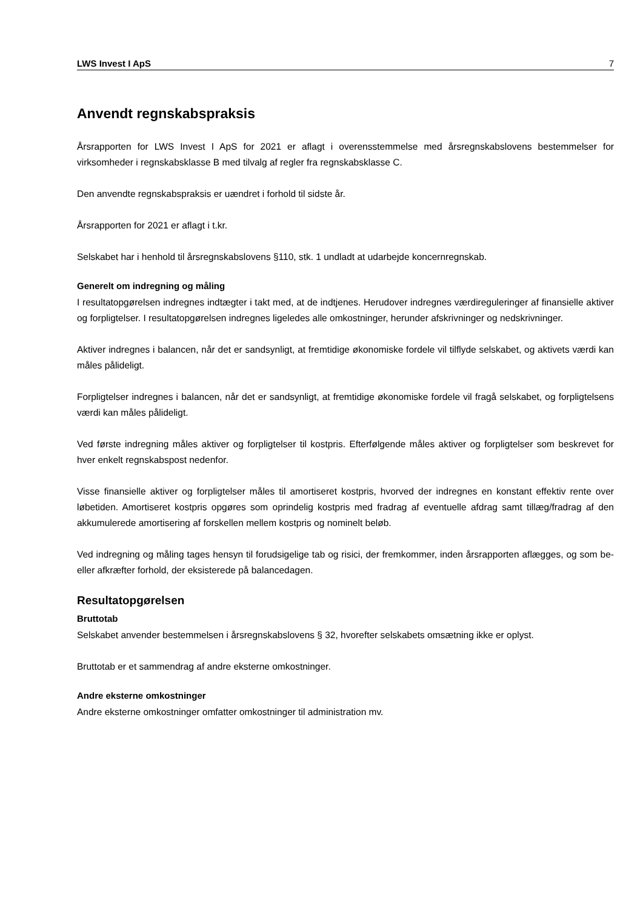LWS Invest I ApS 7
Anvendt regnskabspraksis
Årsrapporten for LWS Invest I ApS for 2021 er aflagt i overensstemmelse med årsregnskabslovens bestemmelser for virksomheder i regnskabsklasse B med tilvalg af regler fra regnskabsklasse C.
Den anvendte regnskabspraksis er uændret i forhold til sidste år.
Årsrapporten for 2021 er aflagt i t.kr.
Selskabet har i henhold til årsregnskabslovens §110, stk. 1 undladt at udarbejde koncernregnskab.
Generelt om indregning og måling
I resultatopgørelsen indregnes indtægter i takt med, at de indtjenes. Herudover indregnes værdireguleringer af finansielle aktiver og forpligtelser. I resultatopgørelsen indregnes ligeledes alle omkostninger, herunder afskrivninger og nedskrivninger.
Aktiver indregnes i balancen, når det er sandsynligt, at fremtidige økonomiske fordele vil tilflyde selskabet, og aktivets værdi kan måles pålideligt.
Forpligtelser indregnes i balancen, når det er sandsynligt, at fremtidige økonomiske fordele vil fragå selskabet, og forpligtelsens værdi kan måles pålideligt.
Ved første indregning måles aktiver og forpligtelser til kostpris. Efterfølgende måles aktiver og forpligtelser som beskrevet for hver enkelt regnskabspost nedenfor.
Visse finansielle aktiver og forpligtelser måles til amortiseret kostpris, hvorved der indregnes en konstant effektiv rente over løbetiden. Amortiseret kostpris opgøres som oprindelig kostpris med fradrag af eventuelle afdrag samt tillæg/fradrag af den akkumulerede amortisering af forskellen mellem kostpris og nominelt beløb.
Ved indregning og måling tages hensyn til forudsigelige tab og risici, der fremkommer, inden årsrapporten aflægges, og som be- eller afkræfter forhold, der eksisterede på balancedagen.
Resultatopgørelsen
Bruttotab
Selskabet anvender bestemmelsen i årsregnskabslovens § 32, hvorefter selskabets omsætning ikke er oplyst.
Bruttotab er et sammendrag af andre eksterne omkostninger.
Andre eksterne omkostninger
Andre eksterne omkostninger omfatter omkostninger til administration mv.